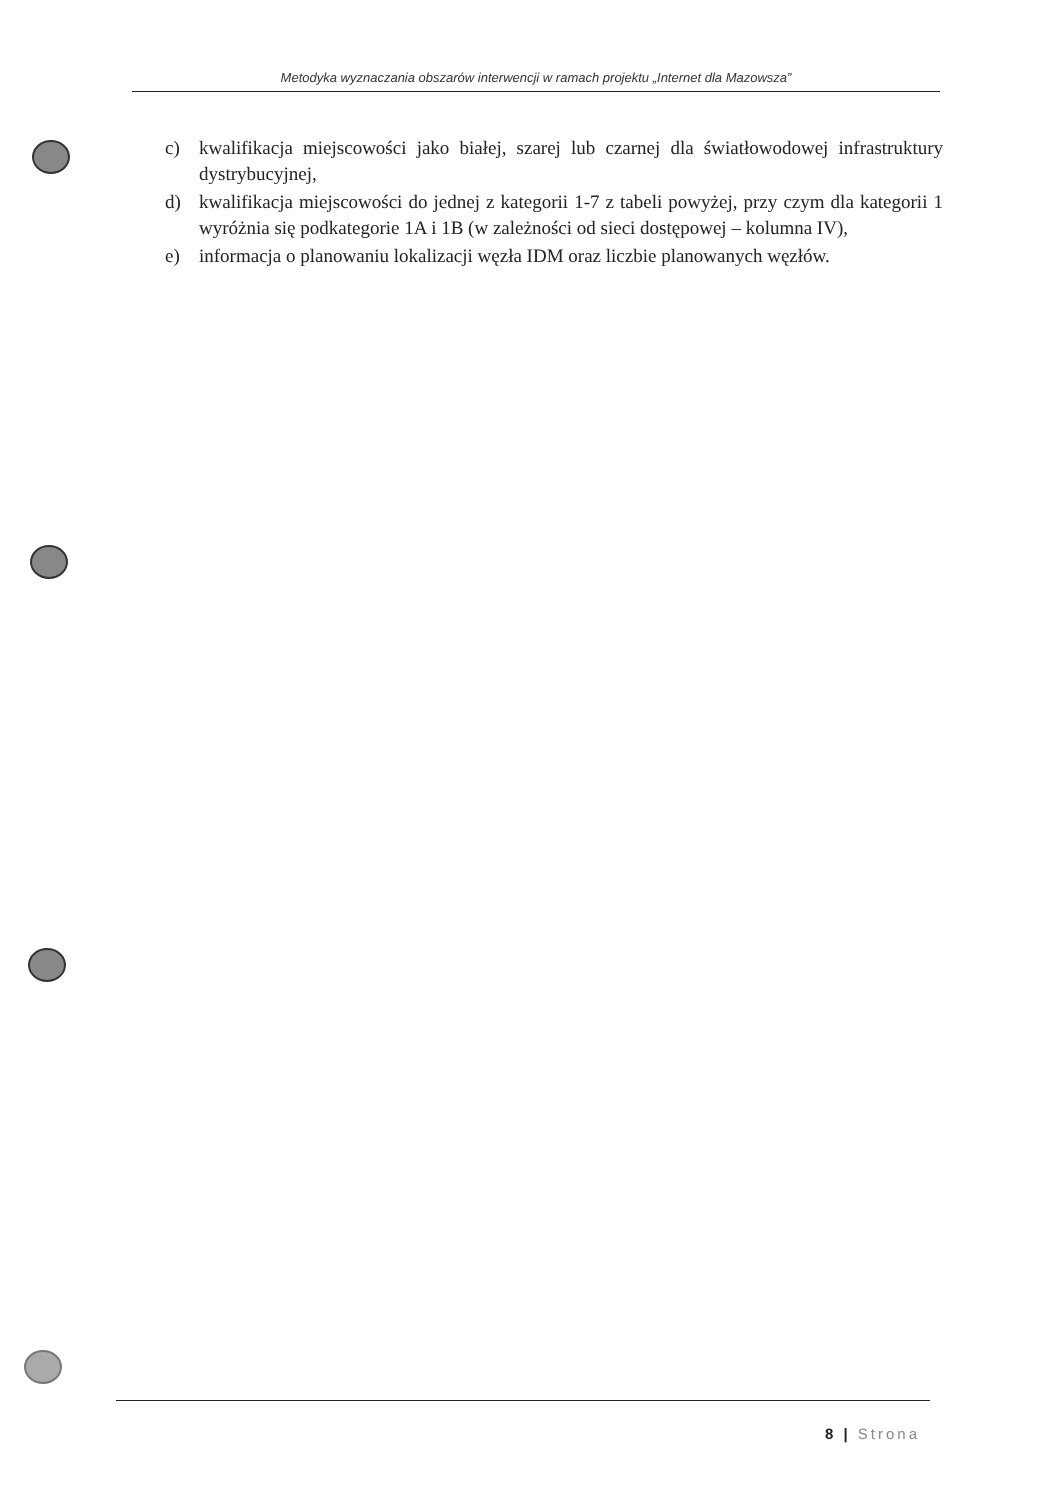Metodyka wyznaczania obszarów interwencji w ramach projektu „Internet dla Mazowsza”
c) kwalifikacja miejscowości jako białej, szarej lub czarnej dla światłowodowej infrastruktury dystrybucyjnej,
d) kwalifikacja miejscowości do jednej z kategorii 1-7 z tabeli powyżej, przy czym dla kategorii 1 wyróżnia się podkategorie 1A i 1B (w zależności od sieci dostępowej – kolumna IV),
e) informacja o planowaniu lokalizacji węzła IDM oraz liczbie planowanych węzłów.
8 | Strona